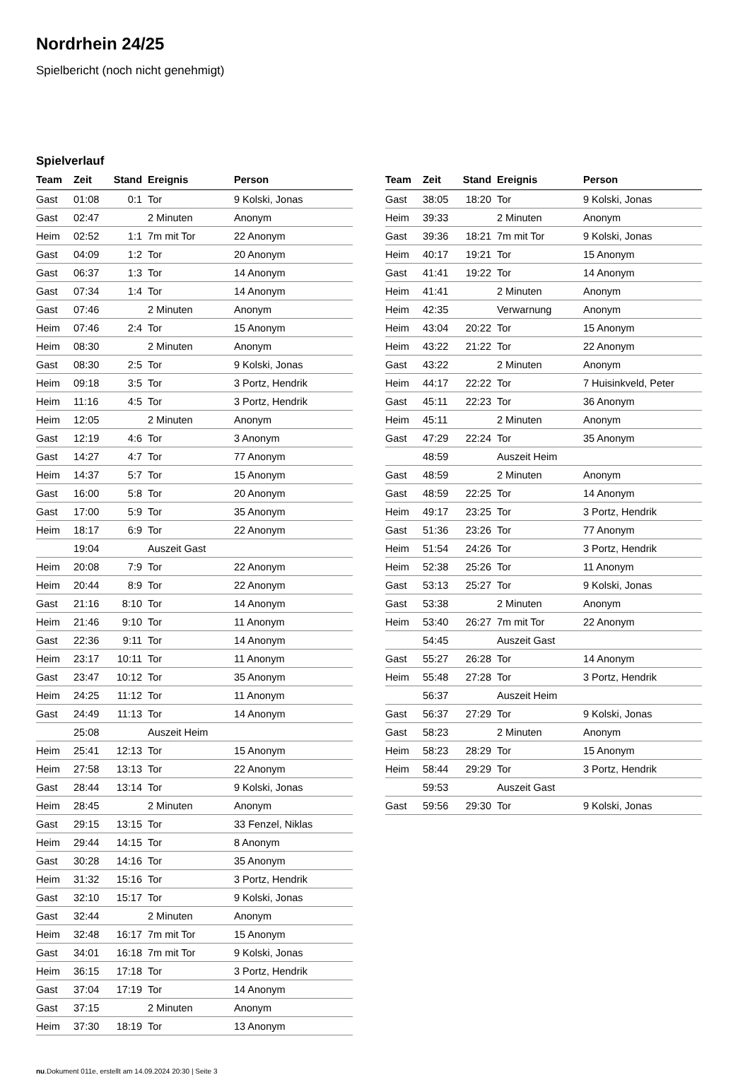Nordrhein 24/25
Spielbericht (noch nicht genehmigt)
Spielverlauf
| Team | Zeit | Stand | Ereignis | Person |
| --- | --- | --- | --- | --- |
| Gast | 01:08 | 0:1 | Tor | 9 Kolski, Jonas |
| Gast | 02:47 | | 2 Minuten | Anonym |
| Heim | 02:52 | 1:1 | 7m mit Tor | 22 Anonym |
| Gast | 04:09 | 1:2 | Tor | 20 Anonym |
| Gast | 06:37 | 1:3 | Tor | 14 Anonym |
| Gast | 07:34 | 1:4 | Tor | 14 Anonym |
| Gast | 07:46 | | 2 Minuten | Anonym |
| Heim | 07:46 | 2:4 | Tor | 15 Anonym |
| Heim | 08:30 | | 2 Minuten | Anonym |
| Gast | 08:30 | 2:5 | Tor | 9 Kolski, Jonas |
| Heim | 09:18 | 3:5 | Tor | 3 Portz, Hendrik |
| Heim | 11:16 | 4:5 | Tor | 3 Portz, Hendrik |
| Heim | 12:05 | | 2 Minuten | Anonym |
| Gast | 12:19 | 4:6 | Tor | 3 Anonym |
| Gast | 14:27 | 4:7 | Tor | 77 Anonym |
| Heim | 14:37 | 5:7 | Tor | 15 Anonym |
| Gast | 16:00 | 5:8 | Tor | 20 Anonym |
| Gast | 17:00 | 5:9 | Tor | 35 Anonym |
| Heim | 18:17 | 6:9 | Tor | 22 Anonym |
| | 19:04 | | Auszeit Gast | |
| Heim | 20:08 | 7:9 | Tor | 22 Anonym |
| Heim | 20:44 | 8:9 | Tor | 22 Anonym |
| Gast | 21:16 | 8:10 | Tor | 14 Anonym |
| Heim | 21:46 | 9:10 | Tor | 11 Anonym |
| Gast | 22:36 | 9:11 | Tor | 14 Anonym |
| Heim | 23:17 | 10:11 | Tor | 11 Anonym |
| Gast | 23:47 | 10:12 | Tor | 35 Anonym |
| Heim | 24:25 | 11:12 | Tor | 11 Anonym |
| Gast | 24:49 | 11:13 | Tor | 14 Anonym |
| | 25:08 | | Auszeit Heim | |
| Heim | 25:41 | 12:13 | Tor | 15 Anonym |
| Heim | 27:58 | 13:13 | Tor | 22 Anonym |
| Gast | 28:44 | 13:14 | Tor | 9 Kolski, Jonas |
| Heim | 28:45 | | 2 Minuten | Anonym |
| Gast | 29:15 | 13:15 | Tor | 33 Fenzel, Niklas |
| Heim | 29:44 | 14:15 | Tor | 8 Anonym |
| Gast | 30:28 | 14:16 | Tor | 35 Anonym |
| Heim | 31:32 | 15:16 | Tor | 3 Portz, Hendrik |
| Gast | 32:10 | 15:17 | Tor | 9 Kolski, Jonas |
| Gast | 32:44 | | 2 Minuten | Anonym |
| Heim | 32:48 | 16:17 | 7m mit Tor | 15 Anonym |
| Gast | 34:01 | 16:18 | 7m mit Tor | 9 Kolski, Jonas |
| Heim | 36:15 | 17:18 | Tor | 3 Portz, Hendrik |
| Gast | 37:04 | 17:19 | Tor | 14 Anonym |
| Gast | 37:15 | | 2 Minuten | Anonym |
| Heim | 37:30 | 18:19 | Tor | 13 Anonym |
| Team | Zeit | Stand | Ereignis | Person |
| --- | --- | --- | --- | --- |
| Gast | 38:05 | 18:20 | Tor | 9 Kolski, Jonas |
| Heim | 39:33 | | 2 Minuten | Anonym |
| Gast | 39:36 | 18:21 | 7m mit Tor | 9 Kolski, Jonas |
| Heim | 40:17 | 19:21 | Tor | 15 Anonym |
| Gast | 41:41 | 19:22 | Tor | 14 Anonym |
| Heim | 41:41 | | 2 Minuten | Anonym |
| Heim | 42:35 | | Verwarnung | Anonym |
| Heim | 43:04 | 20:22 | Tor | 15 Anonym |
| Heim | 43:22 | 21:22 | Tor | 22 Anonym |
| Gast | 43:22 | | 2 Minuten | Anonym |
| Heim | 44:17 | 22:22 | Tor | 7 Huisinkveld, Peter |
| Gast | 45:11 | 22:23 | Tor | 36 Anonym |
| Heim | 45:11 | | 2 Minuten | Anonym |
| Gast | 47:29 | 22:24 | Tor | 35 Anonym |
| | 48:59 | | Auszeit Heim | |
| Gast | 48:59 | | 2 Minuten | Anonym |
| Gast | 48:59 | 22:25 | Tor | 14 Anonym |
| Heim | 49:17 | 23:25 | Tor | 3 Portz, Hendrik |
| Gast | 51:36 | 23:26 | Tor | 77 Anonym |
| Heim | 51:54 | 24:26 | Tor | 3 Portz, Hendrik |
| Heim | 52:38 | 25:26 | Tor | 11 Anonym |
| Gast | 53:13 | 25:27 | Tor | 9 Kolski, Jonas |
| Gast | 53:38 | | 2 Minuten | Anonym |
| Heim | 53:40 | 26:27 | 7m mit Tor | 22 Anonym |
| | 54:45 | | Auszeit Gast | |
| Gast | 55:27 | 26:28 | Tor | 14 Anonym |
| Heim | 55:48 | 27:28 | Tor | 3 Portz, Hendrik |
| | 56:37 | | Auszeit Heim | |
| Gast | 56:37 | 27:29 | Tor | 9 Kolski, Jonas |
| Gast | 58:23 | | 2 Minuten | Anonym |
| Heim | 58:23 | 28:29 | Tor | 15 Anonym |
| Heim | 58:44 | 29:29 | Tor | 3 Portz, Hendrik |
| | 59:53 | | Auszeit Gast | |
| Gast | 59:56 | 29:30 | Tor | 9 Kolski, Jonas |
nu.Dokument 011e, erstellt am 14.09.2024 20:30 | Seite 3